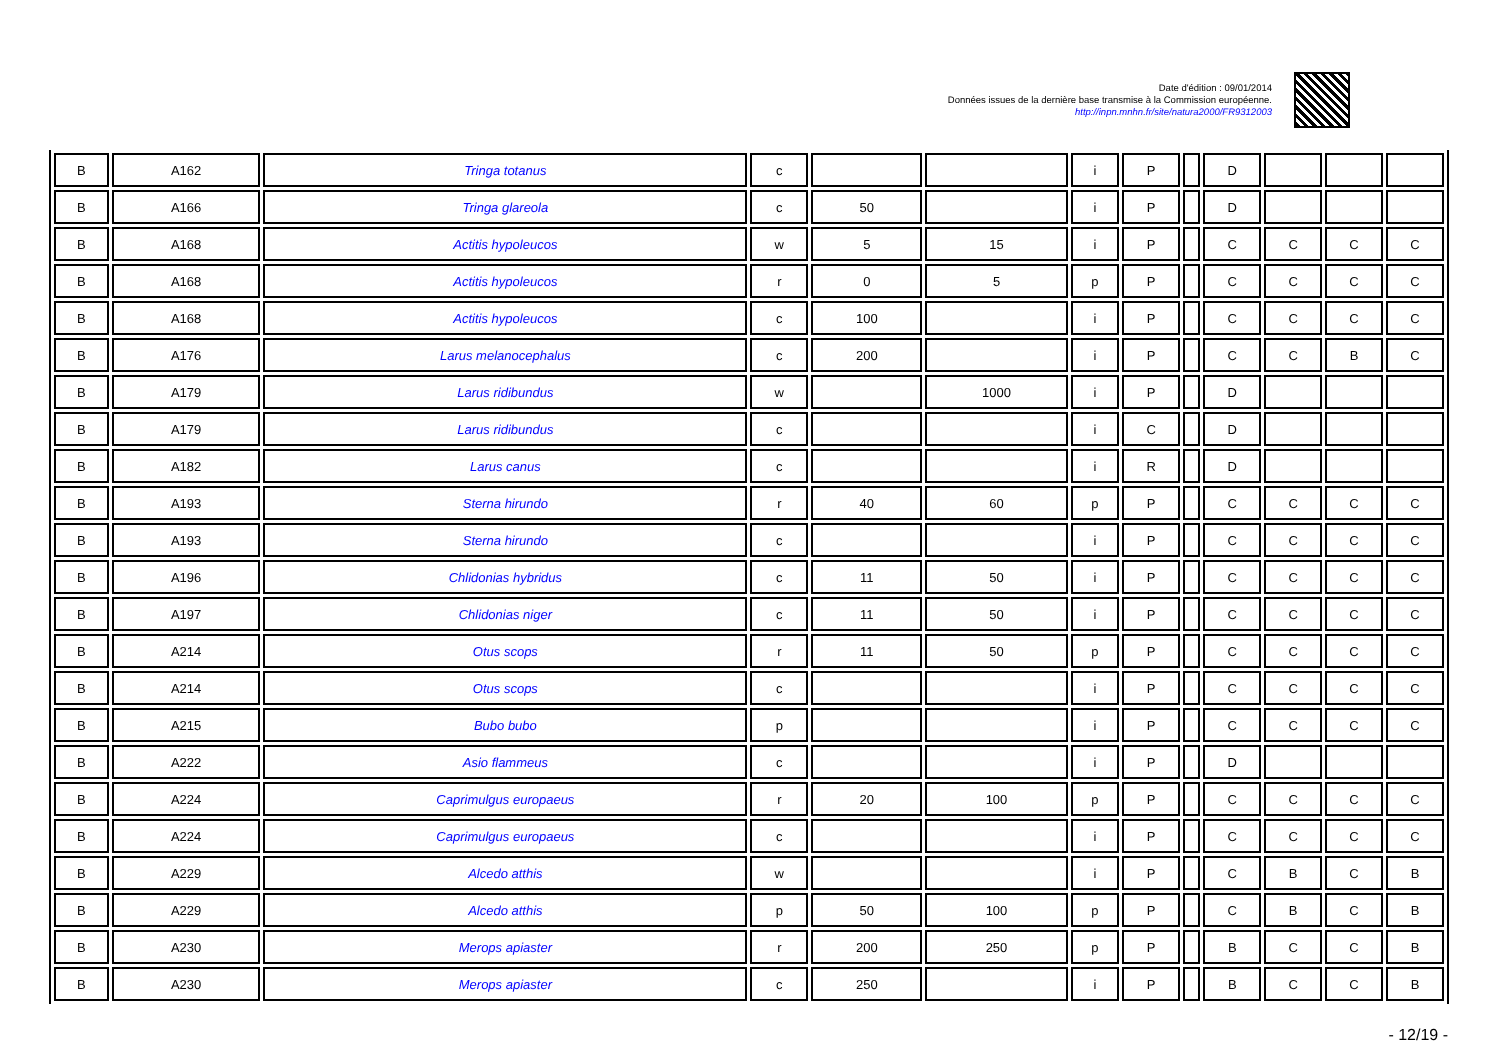Date d'édition : 09/01/2014
Données issues de la dernière base transmise à la Commission européenne.
http://inpn.mnhn.fr/site/natura2000/FR9312003
| B | A162 | Tringa totanus | c | | | i | P | | D | | | |
| B | A166 | Tringa glareola | c | 50 | | i | P | | D | | | |
| B | A168 | Actitis hypoleucos | w | 5 | 15 | i | P | | C | C | C | C |
| B | A168 | Actitis hypoleucos | r | 0 | 5 | p | P | | C | C | C | C |
| B | A168 | Actitis hypoleucos | c | 100 | | i | P | | C | C | C | C |
| B | A176 | Larus melanocephalus | c | 200 | | i | P | | C | C | B | C |
| B | A179 | Larus ridibundus | w | | 1000 | i | P | | D | | | |
| B | A179 | Larus ridibundus | c | | | i | C | | D | | | |
| B | A182 | Larus canus | c | | | i | R | | D | | | |
| B | A193 | Sterna hirundo | r | 40 | 60 | p | P | | C | C | C | C |
| B | A193 | Sterna hirundo | c | | | i | P | | C | C | C | C |
| B | A196 | Chlidonias hybridus | c | 11 | 50 | i | P | | C | C | C | C |
| B | A197 | Chlidonias niger | c | 11 | 50 | i | P | | C | C | C | C |
| B | A214 | Otus scops | r | 11 | 50 | p | P | | C | C | C | C |
| B | A214 | Otus scops | c | | | i | P | | C | C | C | C |
| B | A215 | Bubo bubo | p | | | i | P | | C | C | C | C |
| B | A222 | Asio flammeus | c | | | i | P | | D | | | |
| B | A224 | Caprimulgus europaeus | r | 20 | 100 | p | P | | C | C | C | C |
| B | A224 | Caprimulgus europaeus | c | | | i | P | | C | C | C | C |
| B | A229 | Alcedo atthis | w | | | i | P | | C | B | C | B |
| B | A229 | Alcedo atthis | p | 50 | 100 | p | P | | C | B | C | B |
| B | A230 | Merops apiaster | r | 200 | 250 | p | P | | B | C | C | B |
| B | A230 | Merops apiaster | c | 250 | | i | P | | B | C | C | B |
- 12/19 -